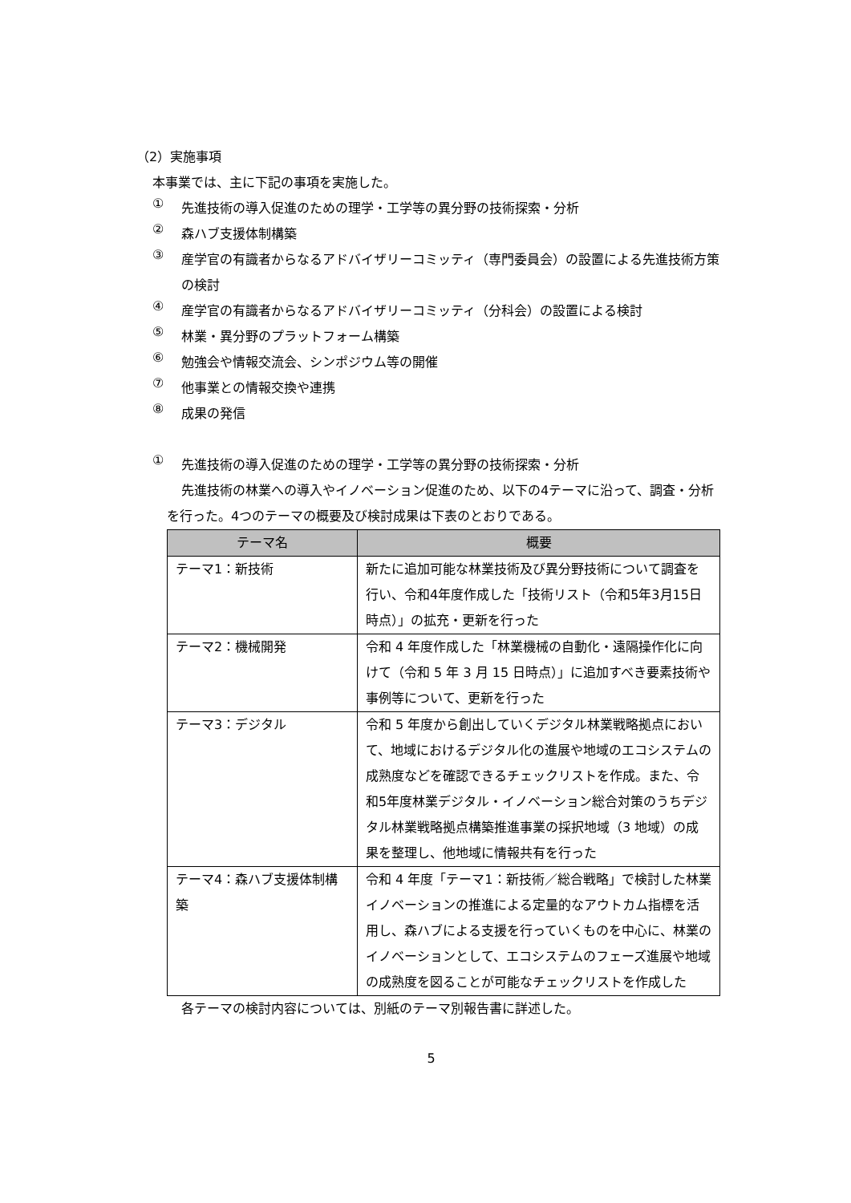（2）実施事項
本事業では、主に下記の事項を実施した。
①
先進技術の導入促進のための理学・工学等の異分野の技術探索・分析
②
森ハブ支援体制構築
③
産学官の有識者からなるアドバイザリーコミッティ（専門委員会）の設置による先進技術方策の検討
④
産学官の有識者からなるアドバイザリーコミッティ（分科会）の設置による検討
⑤
林業・異分野のプラットフォーム構築
⑥
勉強会や情報交流会、シンポジウム等の開催
⑦
他事業との情報交換や連携
⑧
成果の発信
①
先進技術の導入促進のための理学・工学等の異分野の技術探索・分析
先進技術の林業への導入やイノベーション促進のため、以下の4テーマに沿って、調査・分析を行った。4つのテーマの概要及び検討成果は下表のとおりである。
| テーマ名 | 概要 |
| --- | --- |
| テーマ1：新技術 | 新たに追加可能な林業技術及び異分野技術について調査を行い、令和4年度作成した「技術リスト（令和5年3月15日時点）」の拡充・更新を行った |
| テーマ2：機械開発 | 令和 4 年度作成した「林業機械の自動化・遠隔操作化に向けて（令和 5 年 3 月 15 日時点）」に追加すべき要素技術や事例等について、更新を行った |
| テーマ3：デジタル | 令和 5 年度から創出していくデジタル林業戦略拠点において、地域におけるデジタル化の進展や地域のエコシステムの成熟度などを確認できるチェックリストを作成。また、令和5年度林業デジタル・イノベーション総合対策のうちデジタル林業戦略拠点構築推進事業の採択地域（3 地域）の成果を整理し、他地域に情報共有を行った |
| テーマ4：森ハブ支援体制構築 | 令和 4 年度「テーマ1：新技術／総合戦略」で検討した林業イノベーションの推進による定量的なアウトカム指標を活用し、森ハブによる支援を行っていくものを中心に、林業のイノベーションとして、エコシステムのフェーズ進展や地域の成熟度を図ることが可能なチェックリストを作成した |
各テーマの検討内容については、別紙のテーマ別報告書に詳述した。
5